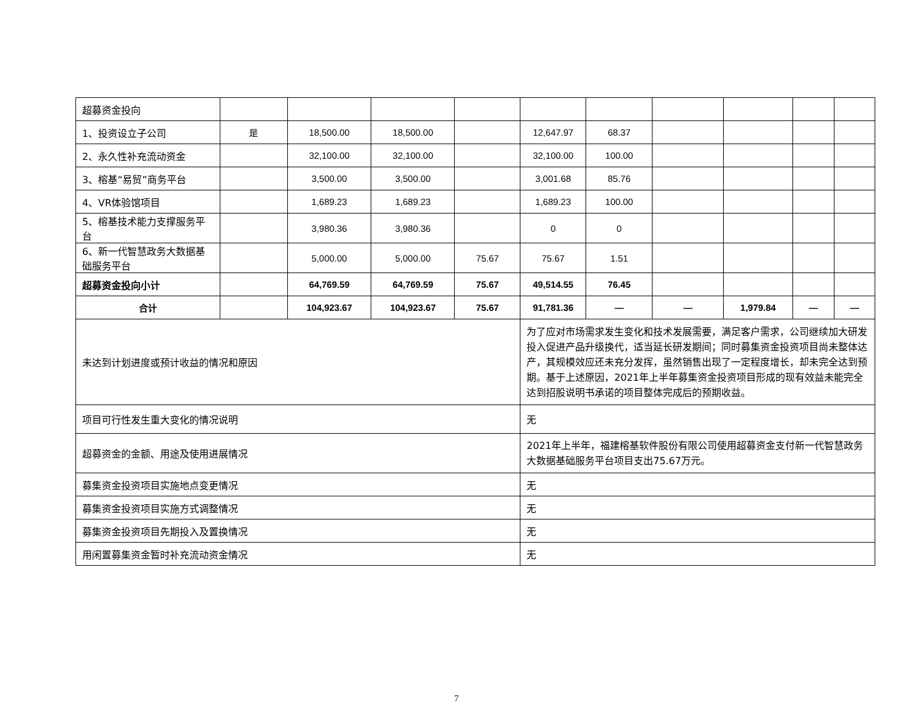| 超募资金投向 | | | | | | | | | | |
| 1、投资设立子公司 | 是 | 18,500.00 | 18,500.00 | | 12,647.97 | 68.37 | | | | |
| 2、永久性补充流动资金 | | 32,100.00 | 32,100.00 | | 32,100.00 | 100.00 | | | | |
| 3、榕基“易贸”商务平台 | | 3,500.00 | 3,500.00 | | 3,001.68 | 85.76 | | | | |
| 4、VR体验馆项目 | | 1,689.23 | 1,689.23 | | 1,689.23 | 100.00 | | | | |
| 5、榕基技术能力支撑服务平台 | | 3,980.36 | 3,980.36 | | 0 | 0 | | | | |
| 6、新一代智慧政务大数据基础服务平台 | | 5,000.00 | 5,000.00 | 75.67 | 75.67 | 1.51 | | | | |
| 超募资金投向小计 | | 64,769.59 | 64,769.59 | 75.67 | 49,514.55 | 76.45 | | | | |
| 合计 | | 104,923.67 | 104,923.67 | 75.67 | 91,781.36 | — | — | 1,979.84 | — | — |
| 未达到计划进度或预计收益的情况和原因 | | | | | 为了应对市场需求发生变化和技术发展需要，满足客户需求，公司继续加大研发投入促进产品升级换代，适当延长研发期间；同时募集资金投资项目尚未整体达产，其规模效应还未充分发挥，虽然销售出现了一定程度增长，却未完全达到预期。基于上述原因，2021年上半年募集资金投资项目形成的现有效益未能完全达到招股说明书承诺的项目整体完成后的预期收益。 | | | | | |
| 项目可行性发生重大变化的情况说明 | | | | | 无 | | | | | |
| 超募资金的金额、用途及使用进展情况 | | | | | 2021年上半年，福建榕基软件股份有限公司使用超募资金支付新一代智慧政务大数据基础服务平台项目支出75.67万元。 | | | | | |
| 募集资金投资项目实施地点变更情况 | | | | | 无 | | | | | |
| 募集资金投资项目实施方式调整情况 | | | | | 无 | | | | | |
| 募集资金投资项目先期投入及置换情况 | | | | | 无 | | | | | |
| 用闲置募集资金暂时补充流动资金情况 | | | | | 无 | | | | | |
7